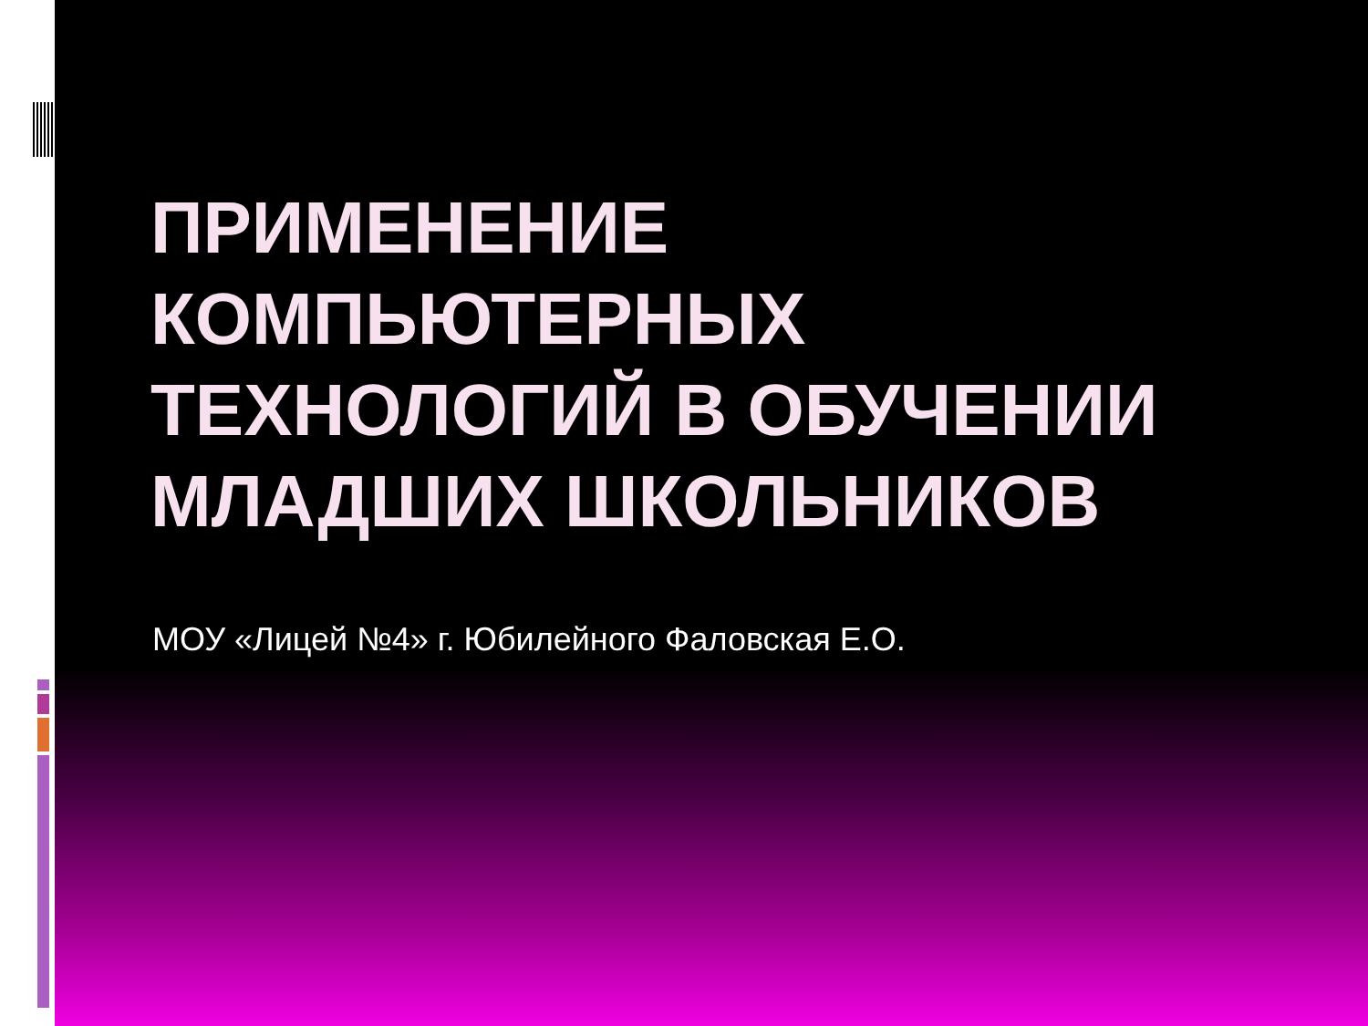ПРИМЕНЕНИЕ КОМПЬЮТЕРНЫХ ТЕХНОЛОГИЙ В ОБУЧЕНИИ МЛАДШИХ ШКОЛЬНИКОВ
МОУ «Лицей №4» г. Юбилейного Фаловская Е.О.